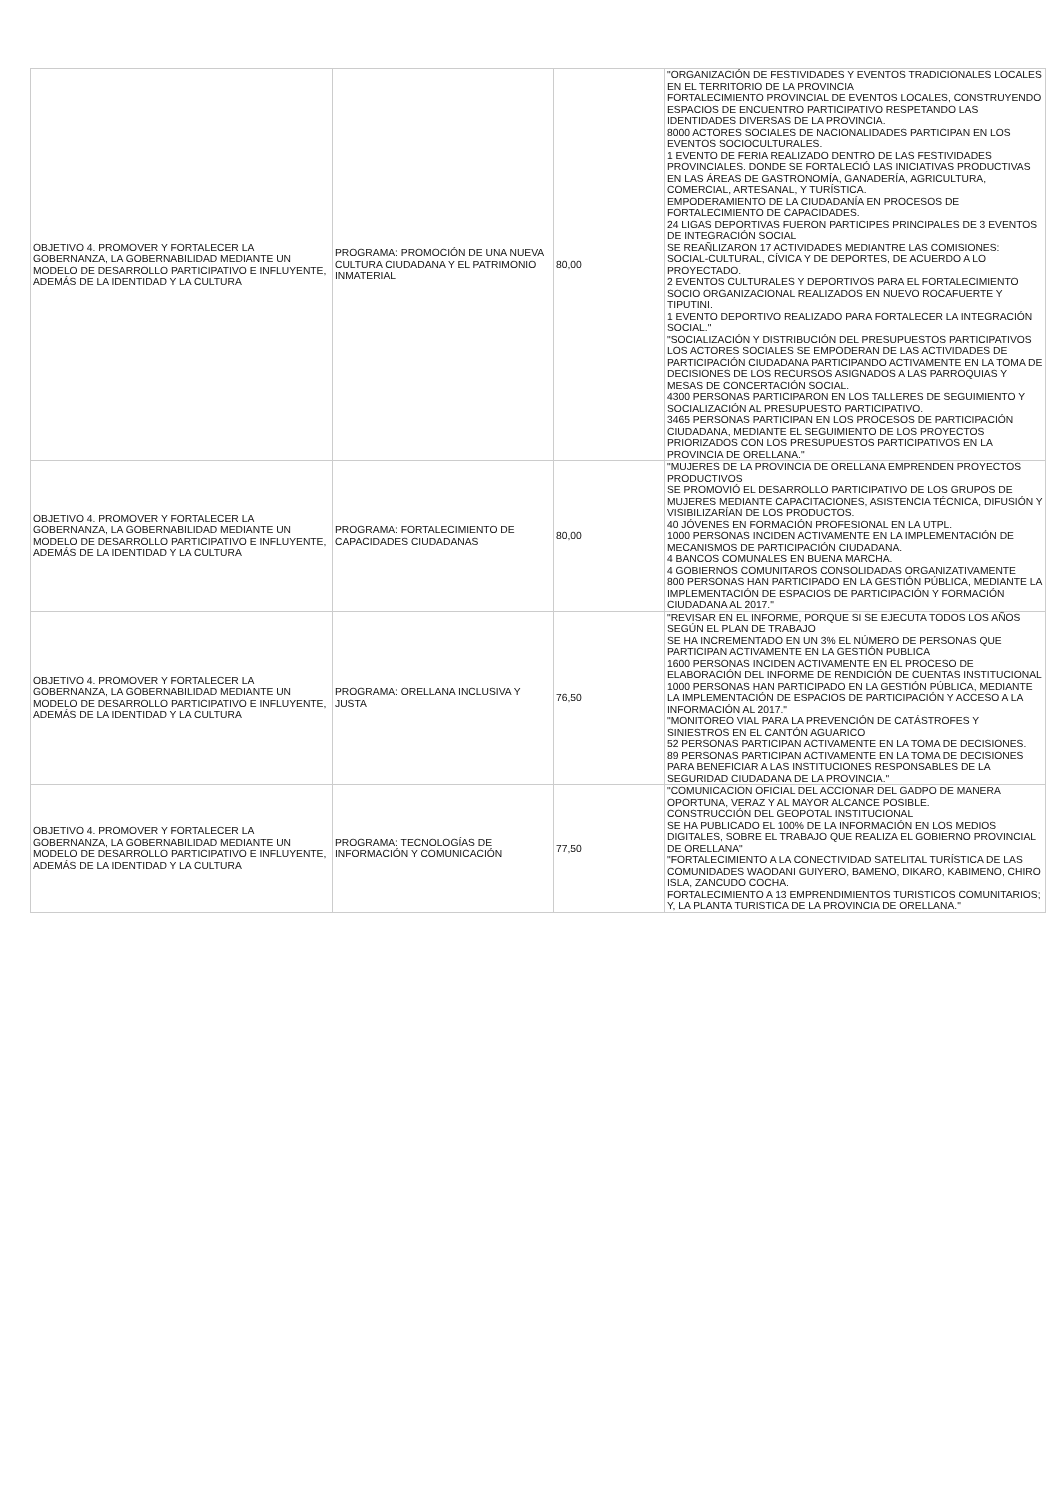| OBJETIVO 4. PROMOVER Y FORTALECER LA GOBERNANZA, LA GOBERNABILIDAD MEDIANTE UN MODELO DE DESARROLLO PARTICIPATIVO E INFLUYENTE, ADEMÁS DE LA IDENTIDAD Y LA CULTURA | PROGRAMA: PROMOCIÓN DE UNA NUEVA CULTURA CIUDADANA Y EL PATRIMONIO INMATERIAL | 80,00 | "ORGANIZACIÓN DE FESTIVIDADES Y EVENTOS TRADICIONALES LOCALES EN EL TERRITORIO DE LA PROVINCIA FORTALECIMIENTO PROVINCIAL DE EVENTOS LOCALES, CONSTRUYENDO ESPACIOS DE ENCUENTRO PARTICIPATIVO RESPETANDO LAS IDENTIDADES DIVERSAS DE LA PROVINCIA. 8000 ACTORES SOCIALES DE NACIONALIDADES PARTICIPAN EN LOS EVENTOS SOCIOCULTURALES. 1 EVENTO DE FERIA REALIZADO DENTRO DE LAS FESTIVIDADES PROVINCIALES. DONDE SE FORTALECIÓ LAS INICIATIVAS PRODUCTIVAS EN LAS ÁREAS DE GASTRONOMÍA, GANADERÍA, AGRICULTURA, COMERCIAL, ARTESANAL, Y TURÍSTICA. EMPODERAMIENTO DE LA CIUDADANÍA EN PROCESOS DE FORTALECIMIENTO DE CAPACIDADES. 24 LIGAS DEPORTIVAS FUERON PARTICIPES PRINCIPALES DE 3 EVENTOS DE INTEGRACIÓN SOCIAL SE REAÑLIZARON 17 ACTIVIDADES MEDIANTRE LAS COMISIONES: SOCIAL-CULTURAL, CÍVICA Y DE DEPORTES, DE ACUERDO A LO PROYECTADO. 2 EVENTOS CULTURALES Y DEPORTIVOS PARA EL FORTALECIMIENTO SOCIO ORGANIZACIONAL REALIZADOS EN NUEVO ROCAFUERTE Y TIPUTINI. 1 EVENTO DEPORTIVO REALIZADO PARA FORTALECER LA INTEGRACIÓN SOCIAL." "SOCIALIZACIÓN Y DISTRIBUCIÓN DEL PRESUPUESTOS PARTICIPATIVOS LOS ACTORES SOCIALES SE EMPODERAN DE LAS ACTIVIDADES DE PARTICIPACIÓN CIUDADANA PARTICIPANDO ACTIVAMENTE EN LA TOMA DE DECISIONES DE LOS RECURSOS ASIGNADOS A LAS PARROQUIAS Y MESAS DE CONCERTACIÓN SOCIAL. 4300 PERSONAS PARTICIPARON EN LOS TALLERES DE SEGUIMIENTO Y SOCIALIZACIÓN AL PRESUPUESTO PARTICIPATIVO. 3465 PERSONAS PARTICIPAN EN LOS PROCESOS DE PARTICIPACIÓN CIUDADANA, MEDIANTE EL SEGUIMIENTO DE LOS PROYECTOS PRIORIZADOS CON LOS PRESUPUESTOS PARTICIPATIVOS EN LA PROVINCIA DE ORELLANA." |
| OBJETIVO 4. PROMOVER Y FORTALECER LA GOBERNANZA, LA GOBERNABILIDAD MEDIANTE UN MODELO DE DESARROLLO PARTICIPATIVO E INFLUYENTE, ADEMÁS DE LA IDENTIDAD Y LA CULTURA | PROGRAMA: FORTALECIMIENTO DE CAPACIDADES CIUDADANAS | 80,00 | "MUJERES DE LA PROVINCIA DE ORELLANA EMPRENDEN PROYECTOS PRODUCTIVOS SE PROMOVIÓ EL DESARROLLO PARTICIPATIVO DE LOS GRUPOS DE MUJERES MEDIANTE CAPACITACIONES, ASISTENCIA TÉCNICA, DIFUSIÓN Y VISIBILIZARÍAN DE LOS PRODUCTOS. 40 JÓVENES EN FORMACIÓN PROFESIONAL EN LA UTPL. 1000 PERSONAS INCIDEN ACTIVAMENTE EN LA IMPLEMENTACIÓN DE MECANISMOS DE PARTICIPACIÓN CIUDADANA. 4 BANCOS COMUNALES EN BUENA MARCHA. 4 GOBIERNOS COMUNITAROS CONSOLIDADAS ORGANIZATIVAMENTE 800 PERSONAS HAN PARTICIPADO EN LA GESTIÓN PÚBLICA, MEDIANTE LA IMPLEMENTACIÓN DE ESPACIOS DE PARTICIPACIÓN Y FORMACIÓN CIUDADANA AL 2017." |
| OBJETIVO 4. PROMOVER Y FORTALECER LA GOBERNANZA, LA GOBERNABILIDAD MEDIANTE UN MODELO DE DESARROLLO PARTICIPATIVO E INFLUYENTE, ADEMÁS DE LA IDENTIDAD Y LA CULTURA | PROGRAMA: ORELLANA INCLUSIVA Y JUSTA | 76,50 | "REVISAR EN EL INFORME, PORQUE SI SE EJECUTA TODOS LOS AÑOS SEGÚN EL PLAN DE TRABAJO SE HA INCREMENTADO EN UN 3% EL NÚMERO DE PERSONAS QUE PARTICIPAN ACTIVAMENTE EN LA GESTIÓN PUBLICA 1600 PERSONAS INCIDEN ACTIVAMENTE EN EL PROCESO DE ELABORACIÓN DEL INFORME DE RENDICIÓN DE CUENTAS INSTITUCIONAL 1000 PERSONAS HAN PARTICIPADO EN LA GESTIÓN PÚBLICA, MEDIANTE LA IMPLEMENTACIÓN DE ESPACIOS DE PARTICIPACIÓN Y ACCESO A LA INFORMACIÓN AL 2017." "MONITOREO VIAL PARA LA PREVENCIÓN DE CATÁSTROFES Y SINIESTROS EN EL CANTÓN AGUARICO 52 PERSONAS PARTICIPAN ACTIVAMENTE EN LA TOMA DE DECISIONES. 89 PERSONAS PARTICIPAN ACTIVAMENTE EN LA TOMA DE DECISIONES PARA BENEFICIAR A LAS INSTITUCIONES RESPONSABLES DE LA SEGURIDAD CIUDADANA DE LA PROVINCIA." |
| OBJETIVO 4. PROMOVER Y FORTALECER LA GOBERNANZA, LA GOBERNABILIDAD MEDIANTE UN MODELO DE DESARROLLO PARTICIPATIVO E INFLUYENTE, ADEMÁS DE LA IDENTIDAD Y LA CULTURA | PROGRAMA: TECNOLOGÍAS DE INFORMACIÓN Y COMUNICACIÓN | 77,50 | "COMUNICACION OFICIAL DEL ACCIONAR DEL GADPO DE MANERA OPORTUNA, VERAZ Y AL MAYOR ALCANCE POSIBLE. CONSTRUCCIÓN DEL GEOPOTAL INSTITUCIONAL SE HA PUBLICADO EL 100% DE LA INFORMACIÓN EN LOS MEDIOS DIGITALES, SOBRE EL TRABAJO QUE REALIZA EL GOBIERNO PROVINCIAL DE ORELLANA" "FORTALECIMIENTO A LA CONECTIVIDAD SATELITAL TURÍSTICA DE LAS COMUNIDADES WAODANI GUIYERO, BAMENO, DIKARO, KABIMENO, CHIRO ISLA, ZANCUDO COCHA. FORTALECIMIENTO A 13 EMPRENDIMIENTOS TURISTICOS COMUNITARIOS; Y, LA PLANTA TURISTICA DE LA PROVINCIA DE ORELLANA." |